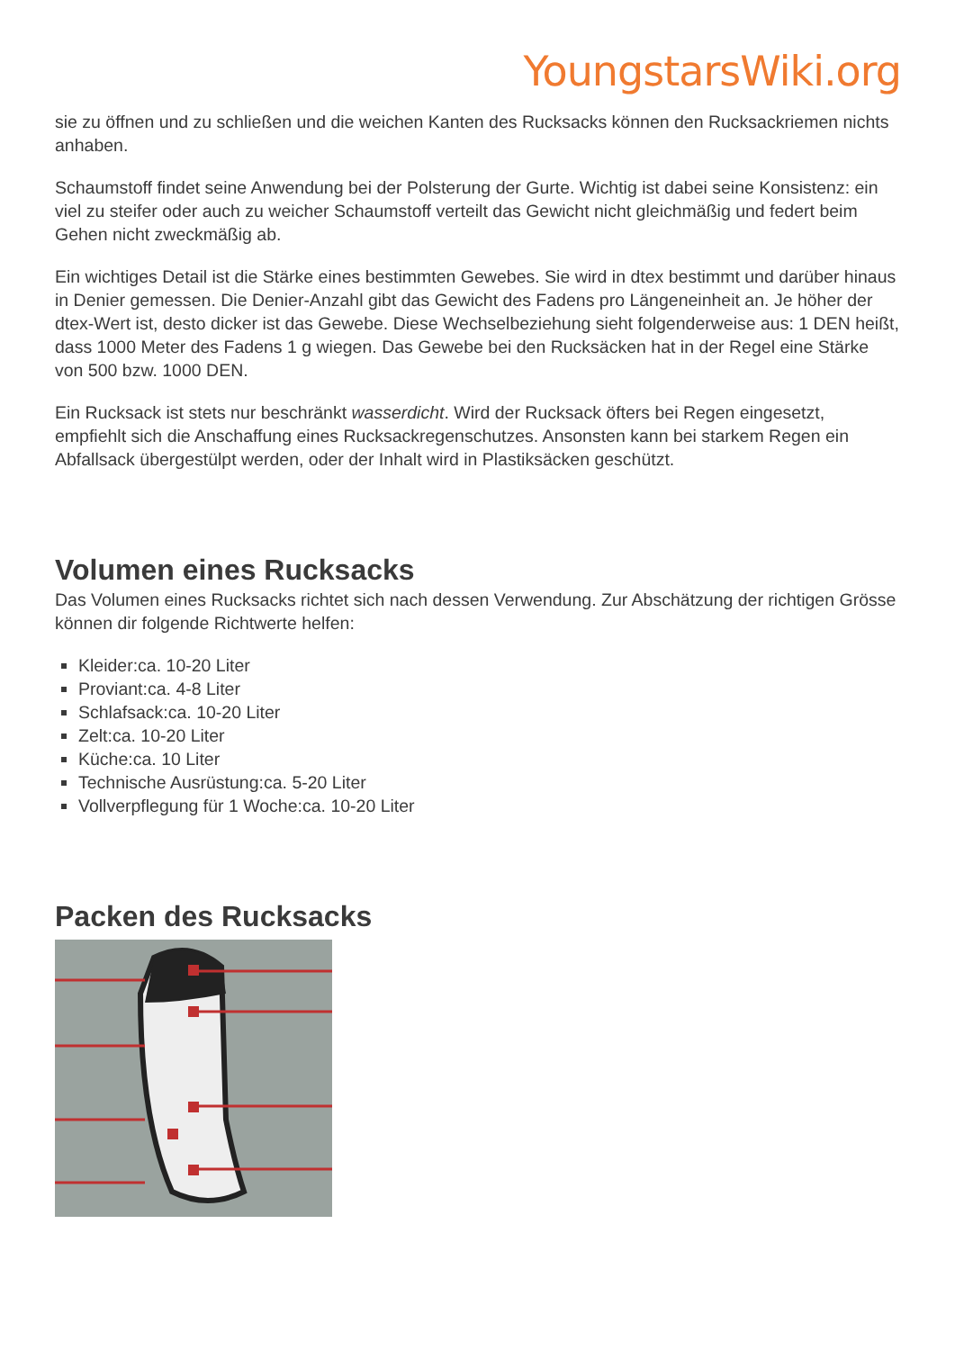YoungstarsWiki.org
sie zu öffnen und zu schließen und die weichen Kanten des Rucksacks können den Rucksackriemen nichts anhaben.
Schaumstoff findet seine Anwendung bei der Polsterung der Gurte. Wichtig ist dabei seine Konsistenz: ein viel zu steifer oder auch zu weicher Schaumstoff verteilt das Gewicht nicht gleichmäßig und federt beim Gehen nicht zweckmäßig ab.
Ein wichtiges Detail ist die Stärke eines bestimmten Gewebes. Sie wird in dtex bestimmt und darüber hinaus in Denier gemessen. Die Denier-Anzahl gibt das Gewicht des Fadens pro Längeneinheit an. Je höher der dtex-Wert ist, desto dicker ist das Gewebe. Diese Wechselbeziehung sieht folgenderweise aus: 1 DEN heißt, dass 1000 Meter des Fadens 1 g wiegen. Das Gewebe bei den Rucksäcken hat in der Regel eine Stärke von 500 bzw. 1000 DEN.
Ein Rucksack ist stets nur beschränkt wasserdicht. Wird der Rucksack öfters bei Regen eingesetzt, empfiehlt sich die Anschaffung eines Rucksackregenschutzes. Ansonsten kann bei starkem Regen ein Abfallsack übergestülpt werden, oder der Inhalt wird in Plastiksäcken geschützt.
Volumen eines Rucksacks
Das Volumen eines Rucksacks richtet sich nach dessen Verwendung. Zur Abschätzung der richtigen Grösse können dir folgende Richtwerte helfen:
Kleider:ca. 10-20 Liter
Proviant:ca. 4-8 Liter
Schlafsack:ca. 10-20 Liter
Zelt:ca. 10-20 Liter
Küche:ca. 10 Liter
Technische Ausrüstung:ca. 5-20 Liter
Vollverpflegung für 1 Woche:ca. 10-20 Liter
Packen des Rucksacks